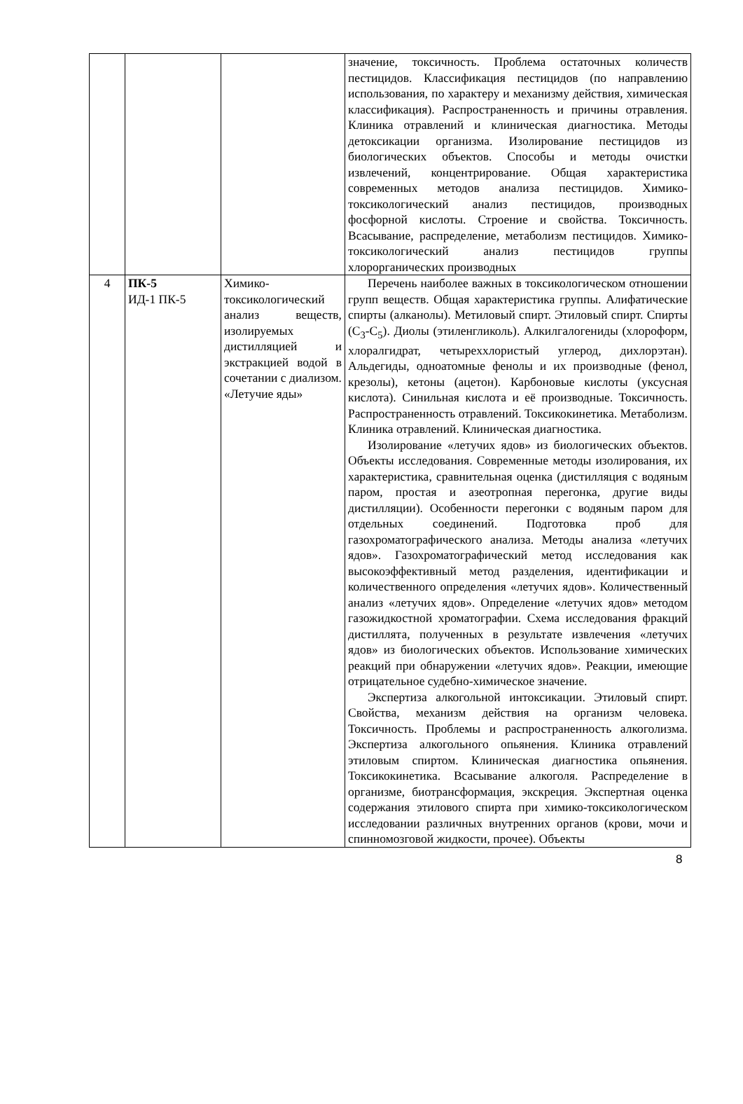| | | | значение, токсичность. Проблема остаточных количеств пестицидов. Классификация пестицидов (по направлению использования, по характеру и механизму действия, химическая классификация). Распространенность и причины отравления. Клиника отравлений и клиническая диагностика. Методы детоксикации организма. Изолирование пестицидов из биологических объектов. Способы и методы очистки извлечений, концентрирование. Общая характеристика современных методов анализа пестицидов. Химико-токсикологический анализ пестицидов, производных фосфорной кислоты. Строение и свойства. Токсичность. Всасывание, распределение, метаболизм пестицидов. Химико-токсикологический анализ пестицидов группы хлорорганических производных |
| 4 | ПК-5 ИД-1 ПК-5 | Химико-токсикологический анализ веществ, изолируемых дистилляцией и экстракцией водой в сочетании с диализом. «Летучие яды» | Перечень наиболее важных в токсикологическом отношении групп веществ. Общая характеристика группы. Алифатические спирты (алканолы). Метиловый спирт. Этиловый спирт. Спирты (C<sub>3</sub>-C<sub>5</sub>). Диолы (этиленгликоль). Алкилгалогениды (хлороформ, хлоралгидрат, четыреххлористый углерод, дихлорэтан). Альдегиды, одноатомные фенолы и их производные (фенол, крезолы), кетоны (ацетон). Карбоновые кислоты (уксусная кислота). Синильная кислота и её производные. Токсичность. Распространенность отравлений. Токсикокинетика. Метаболизм. Клиника отравлений. Клиническая диагностика. Изолирование «летучих ядов» из биологических объектов. Объекты исследования. Современные методы изолирования, их характеристика, сравнительная оценка (дистилляция с водяным паром, простая и азеотропная перегонка, другие виды дистилляции). Особенности перегонки с водяным паром для отдельных соединений. Подготовка проб для газохроматографического анализа. Методы анализа «летучих ядов». Газохроматографический метод исследования как высокоэффективный метод разделения, идентификации и количественного определения «летучих ядов». Количественный анализ «летучих ядов». Определение «летучих ядов» методом газожидкостной хроматографии. Схема исследования фракций дистиллята, полученных в результате извлечения «летучих ядов» из биологических объектов. Использование химических реакций при обнаружении «летучих ядов». Реакции, имеющие отрицательное судебно-химическое значение. Экспертиза алкогольной интоксикации. Этиловый спирт. Свойства, механизм действия на организм человека. Токсичность. Проблемы и распространенность алкоголизма. Экспертиза алкогольного опьянения. Клиника отравлений этиловым спиртом. Клиническая диагностика опьянения. Токсикокинетика. Всасывание алкоголя. Распределение в организме, биотрансформация, экскреция. Экспертная оценка содержания этилового спирта при химико-токсикологическом исследовании различных внутренних органов (крови, мочи и спинномозговой жидкости, прочее). Объекты |
8